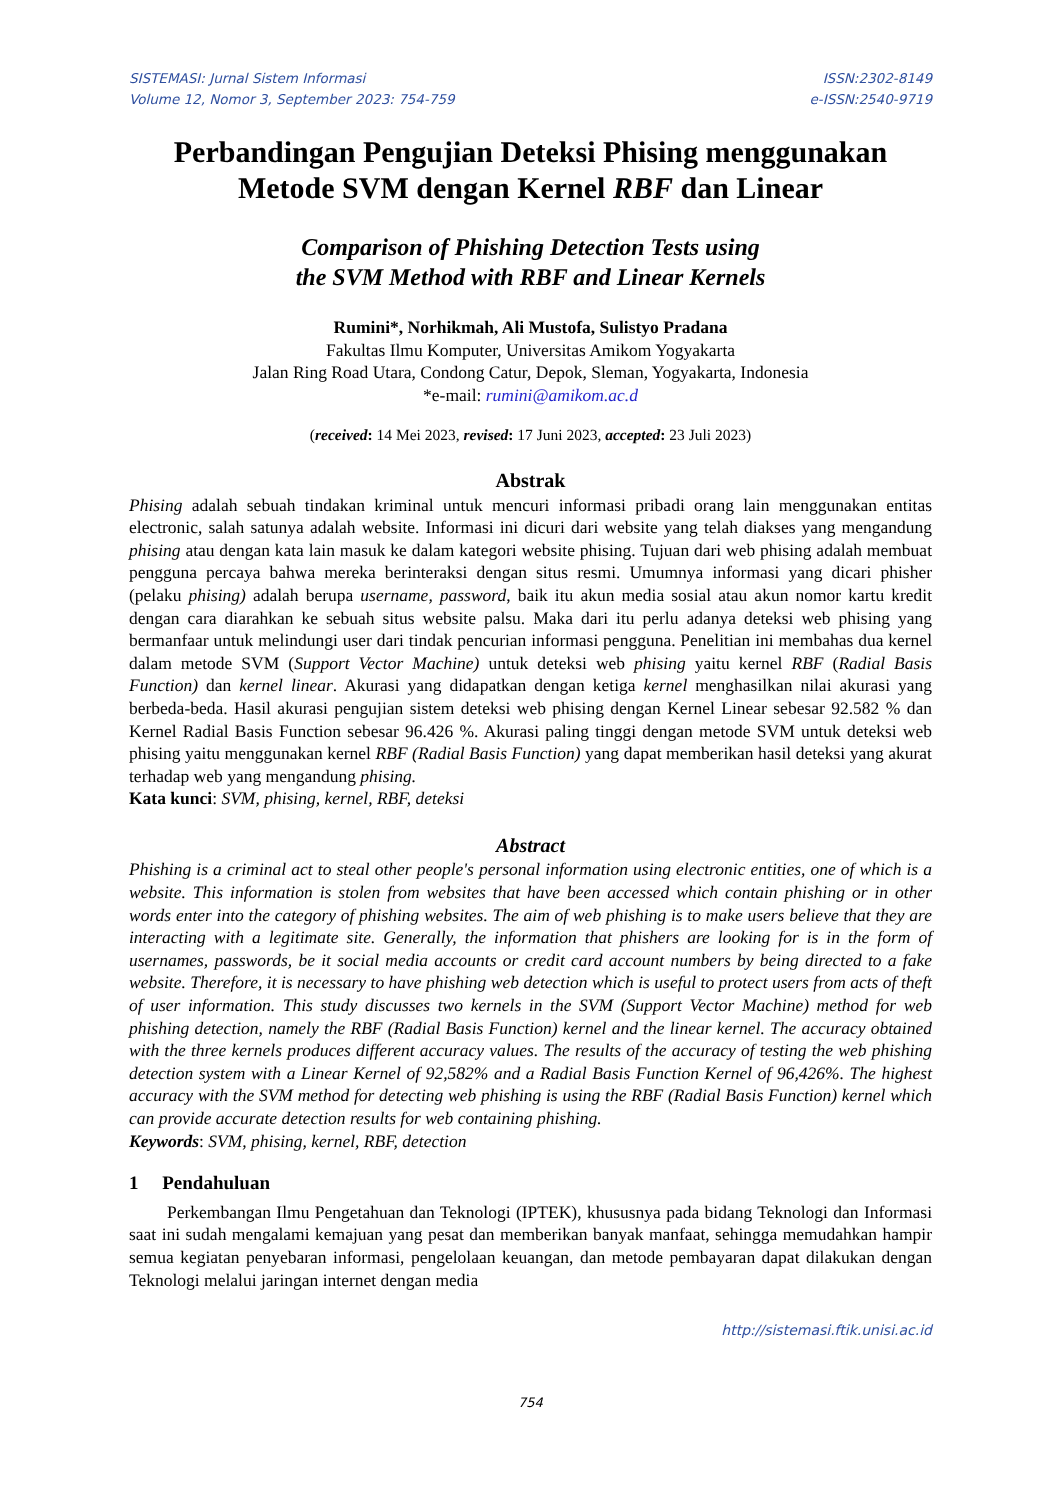SISTEMASI: Jurnal Sistem Informasi
Volume 12, Nomor 3, September 2023: 754-759
ISSN:2302-8149
e-ISSN:2540-9719
Perbandingan Pengujian Deteksi Phising menggunakan
Metode SVM dengan Kernel RBF dan Linear
Comparison of Phishing Detection Tests using
the SVM Method with RBF and Linear Kernels
Rumini*, Norhikmah, Ali Mustofa, Sulistyo Pradana
Fakultas Ilmu Komputer, Universitas Amikom Yogyakarta
Jalan Ring Road Utara, Condong Catur, Depok, Sleman, Yogyakarta, Indonesia
*e-mail: rumini@amikom.ac.d
(received: 14 Mei 2023, revised: 17 Juni 2023, accepted: 23 Juli 2023)
Abstrak
Phising adalah sebuah tindakan kriminal untuk mencuri informasi pribadi orang lain menggunakan entitas electronic, salah satunya adalah website. Informasi ini dicuri dari website yang telah diakses yang mengandung phising atau dengan kata lain masuk ke dalam kategori website phising. Tujuan dari web phising adalah membuat pengguna percaya bahwa mereka berinteraksi dengan situs resmi. Umumnya informasi yang dicari phisher (pelaku phising) adalah berupa username, password, baik itu akun media sosial atau akun nomor kartu kredit dengan cara diarahkan ke sebuah situs website palsu. Maka dari itu perlu adanya deteksi web phising yang bermanfaar untuk melindungi user dari tindak pencurian informasi pengguna. Penelitian ini membahas dua kernel dalam metode SVM (Support Vector Machine) untuk deteksi web phising yaitu kernel RBF (Radial Basis Function) dan kernel linear. Akurasi yang didapatkan dengan ketiga kernel menghasilkan nilai akurasi yang berbeda-beda. Hasil akurasi pengujian sistem deteksi web phising dengan Kernel Linear sebesar 92.582 % dan Kernel Radial Basis Function sebesar 96.426 %. Akurasi paling tinggi dengan metode SVM untuk deteksi web phising yaitu menggunakan kernel RBF (Radial Basis Function) yang dapat memberikan hasil deteksi yang akurat terhadap web yang mengandung phising.
Kata kunci: SVM, phising, kernel, RBF, deteksi
Abstract
Phishing is a criminal act to steal other people's personal information using electronic entities, one of which is a website. This information is stolen from websites that have been accessed which contain phishing or in other words enter into the category of phishing websites. The aim of web phishing is to make users believe that they are interacting with a legitimate site. Generally, the information that phishers are looking for is in the form of usernames, passwords, be it social media accounts or credit card account numbers by being directed to a fake website. Therefore, it is necessary to have phishing web detection which is useful to protect users from acts of theft of user information. This study discusses two kernels in the SVM (Support Vector Machine) method for web phishing detection, namely the RBF (Radial Basis Function) kernel and the linear kernel. The accuracy obtained with the three kernels produces different accuracy values. The results of the accuracy of testing the web phishing detection system with a Linear Kernel of 92,582% and a Radial Basis Function Kernel of 96,426%. The highest accuracy with the SVM method for detecting web phishing is using the RBF (Radial Basis Function) kernel which can provide accurate detection results for web containing phishing.
Keywords: SVM, phising, kernel, RBF, detection
1 Pendahuluan
Perkembangan Ilmu Pengetahuan dan Teknologi (IPTEK), khususnya pada bidang Teknologi dan Informasi saat ini sudah mengalami kemajuan yang pesat dan memberikan banyak manfaat, sehingga memudahkan hampir semua kegiatan penyebaran informasi, pengelolaan keuangan, dan metode pembayaran dapat dilakukan dengan Teknologi melalui jaringan internet dengan media
http://sistemasi.ftik.unisi.ac.id
754